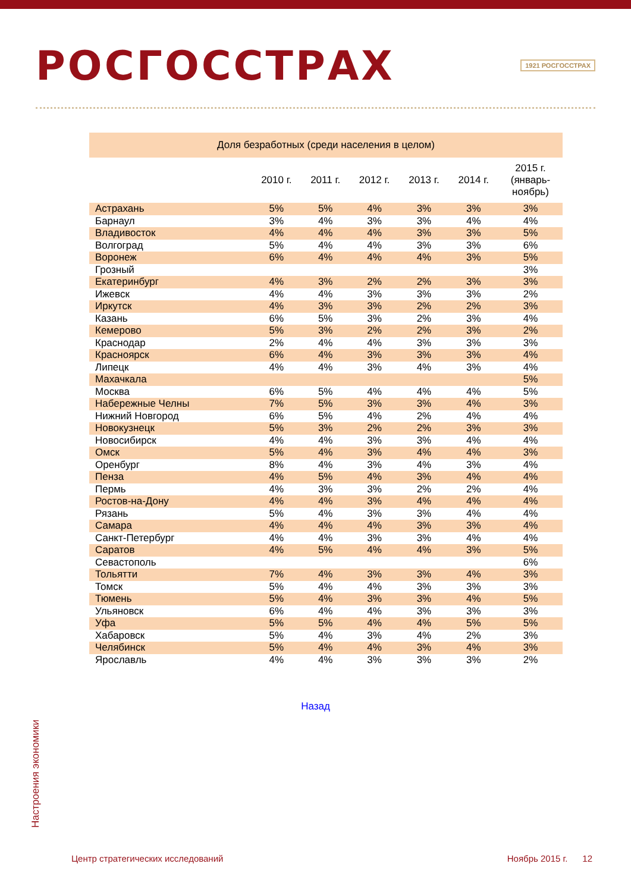РОСГОССТРАХ
1921 РОСГОССТРАХ
| Доля безработных (среди населения в целом) | | | | | | |
| --- | --- | --- | --- | --- | --- | --- |
| | 2010 г. | 2011 г. | 2012 г. | 2013 г. | 2014 г. | 2015 г. (январь- ноябрь) |
| Астрахань | 5% | 5% | 4% | 3% | 3% | 3% |
| Барнаул | 3% | 4% | 3% | 3% | 4% | 4% |
| Владивосток | 4% | 4% | 4% | 3% | 3% | 5% |
| Волгоград | 5% | 4% | 4% | 3% | 3% | 6% |
| Воронеж | 6% | 4% | 4% | 4% | 3% | 5% |
| Грозный | | | | | | 3% |
| Екатеринбург | 4% | 3% | 2% | 2% | 3% | 3% |
| Ижевск | 4% | 4% | 3% | 3% | 3% | 2% |
| Иркутск | 4% | 3% | 3% | 2% | 2% | 3% |
| Казань | 6% | 5% | 3% | 2% | 3% | 4% |
| Кемерово | 5% | 3% | 2% | 2% | 3% | 2% |
| Краснодар | 2% | 4% | 4% | 3% | 3% | 3% |
| Красноярск | 6% | 4% | 3% | 3% | 3% | 4% |
| Липецк | 4% | 4% | 3% | 4% | 3% | 4% |
| Махачкала | | | | | | 5% |
| Москва | 6% | 5% | 4% | 4% | 4% | 5% |
| Набережные Челны | 7% | 5% | 3% | 3% | 4% | 3% |
| Нижний Новгород | 6% | 5% | 4% | 2% | 4% | 4% |
| Новокузнецк | 5% | 3% | 2% | 2% | 3% | 3% |
| Новосибирск | 4% | 4% | 3% | 3% | 4% | 4% |
| Омск | 5% | 4% | 3% | 4% | 4% | 3% |
| Оренбург | 8% | 4% | 3% | 4% | 3% | 4% |
| Пенза | 4% | 5% | 4% | 3% | 4% | 4% |
| Пермь | 4% | 3% | 3% | 2% | 2% | 4% |
| Ростов-на-Дону | 4% | 4% | 3% | 4% | 4% | 4% |
| Рязань | 5% | 4% | 3% | 3% | 4% | 4% |
| Самара | 4% | 4% | 4% | 3% | 3% | 4% |
| Санкт-Петербург | 4% | 4% | 3% | 3% | 4% | 4% |
| Саратов | 4% | 5% | 4% | 4% | 3% | 5% |
| Севастополь | | | | | | 6% |
| Тольятти | 7% | 4% | 3% | 3% | 4% | 3% |
| Томск | 5% | 4% | 4% | 3% | 3% | 3% |
| Тюмень | 5% | 4% | 3% | 3% | 4% | 5% |
| Ульяновск | 6% | 4% | 4% | 3% | 3% | 3% |
| Уфа | 5% | 5% | 4% | 4% | 5% | 5% |
| Хабаровск | 5% | 4% | 3% | 4% | 2% | 3% |
| Челябинск | 5% | 4% | 4% | 3% | 4% | 3% |
| Ярославль | 4% | 4% | 3% | 3% | 3% | 2% |
Назад
Настроения экономики
Центр стратегических исследований Ноябрь 2015 г. 12